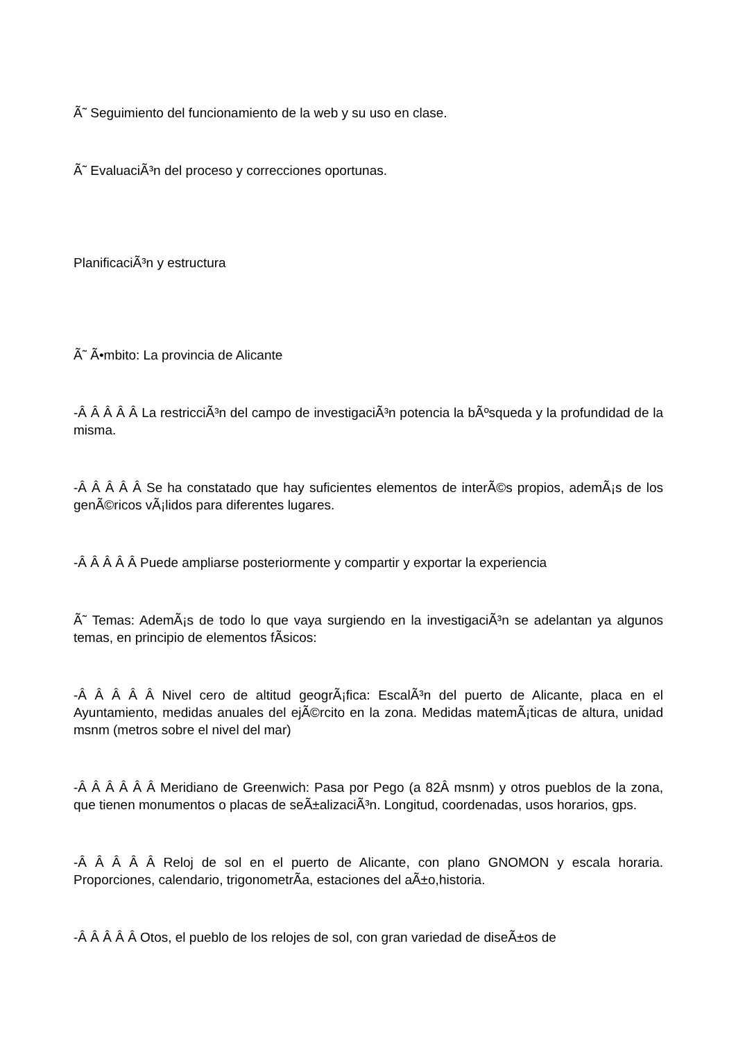Ã˜ Seguimiento del funcionamiento de la web y su uso en clase.
Ã˜ EvaluaciÃ³n del proceso y correcciones oportunas.
PlanificaciÃ³n y estructura
Ã˜ Ã•mbito: La provincia de Alicante
-Â Â Â Â Â La restricciÃ³n del campo de investigaciÃ³n potencia la bÃºsqueda y la profundidad de la misma.
-Â Â Â Â Â Se ha constatado que hay suficientes elementos de interÃ©s propios, ademÃ¡s de los genÃ©ricos vÃ¡lidos para diferentes lugares.
-Â Â Â Â Â Puede ampliarse posteriormente y compartir y exportar la experiencia
Ã˜ Temas: AdemÃ¡s de todo lo que vaya surgiendo en la investigaciÃ³n se adelantan ya algunos temas, en principio de elementos fÃ­sicos:
-Â Â Â Â Â Nivel cero de altitud geogrÃ¡fica: EscalÃ³n del puerto de Alicante, placa en el Ayuntamiento, medidas anuales del ejÃ©rcito en la zona. Medidas matemÃ¡ticas de altura, unidad msnm (metros sobre el nivel del mar)
-Â Â Â Â Â Â Meridiano de Greenwich: Pasa por Pego (a 82Â msnm) y otros pueblos de la zona, que tienen monumentos o placas de seÃ±alizaciÃ³n. Longitud, coordenadas, usos horarios, gps.
-Â Â Â Â Â Reloj de sol en el puerto de Alicante, con plano GNOMON y escala horaria. Proporciones, calendario, trigonometrÃ­a, estaciones del aÃ±o,historia.
-Â Â Â Â Â Otos, el pueblo de los relojes de sol, con gran variedad de diseÃ±os de